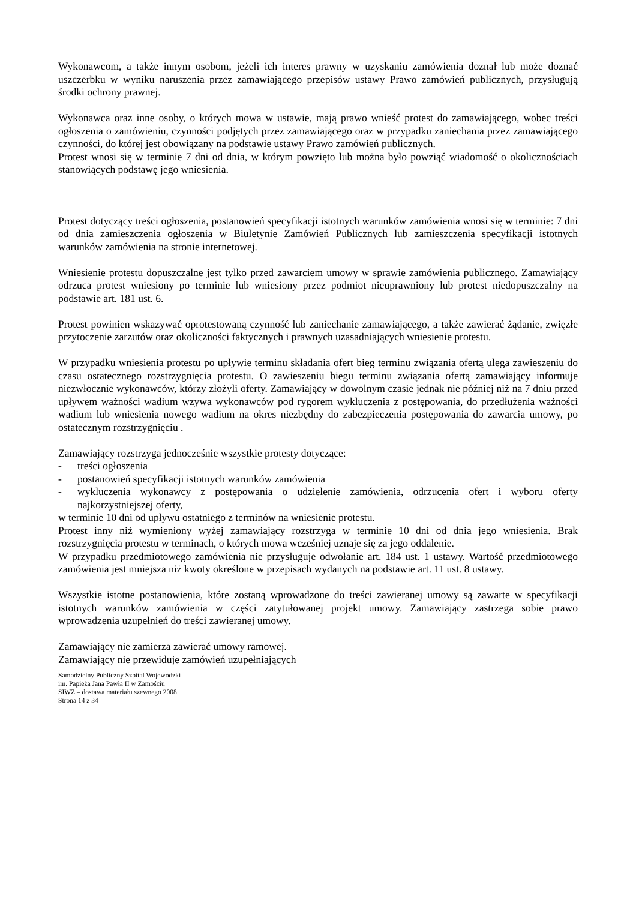Wykonawcom, a także innym osobom, jeżeli ich interes prawny w uzyskaniu zamówienia doznał lub może doznać uszczerbku w wyniku naruszenia przez zamawiającego przepisów ustawy Prawo zamówień publicznych, przysługują środki ochrony prawnej.
Wykonawca oraz inne osoby, o których mowa w ustawie, mają prawo wnieść protest do zamawiającego, wobec treści ogłoszenia o zamówieniu, czynności podjętych przez zamawiającego oraz w przypadku zaniechania przez zamawiającego czynności, do której jest obowiązany na podstawie ustawy Prawo zamówień publicznych.
Protest wnosi się w terminie 7 dni od dnia, w którym powzięto lub można było powziąć wiadomość o okolicznościach stanowiących podstawę jego wniesienia.
Protest dotyczący treści ogłoszenia, postanowień specyfikacji istotnych warunków zamówienia wnosi się w terminie: 7 dni od dnia zamieszczenia ogłoszenia w Biuletynie Zamówień Publicznych lub zamieszczenia specyfikacji istotnych warunków zamówienia na stronie internetowej.
Wniesienie protestu dopuszczalne jest tylko przed zawarciem umowy w sprawie zamówienia publicznego. Zamawiający odrzuca protest wniesiony po terminie lub wniesiony przez podmiot nieuprawniony lub protest niedopuszczalny na podstawie art. 181 ust. 6.
Protest powinien wskazywać oprotestowaną czynność lub zaniechanie zamawiającego, a także zawierać żądanie, zwięzłe przytoczenie zarzutów oraz okoliczności faktycznych i prawnych uzasadniających wniesienie protestu.
W przypadku wniesienia protestu po upływie terminu składania ofert bieg terminu związania ofertą ulega zawieszeniu do czasu ostatecznego rozstrzygnięcia protestu. O zawieszeniu biegu terminu związania ofertą zamawiający informuje niezwłocznie wykonawców, którzy złożyli oferty. Zamawiający w dowolnym czasie jednak nie później niż na 7 dniu przed upływem ważności wadium wzywa wykonawców pod rygorem wykluczenia z postępowania, do przedłużenia ważności wadium lub wniesienia nowego wadium na okres niezbędny do zabezpieczenia postępowania do zawarcia umowy, po ostatecznym rozstrzygnięciu .
Zamawiający rozstrzyga jednocześnie wszystkie protesty dotyczące:
- treści ogłoszenia
- postanowień specyfikacji istotnych warunków zamówienia
- wykluczenia wykonawcy z postępowania o udzielenie zamówienia, odrzucenia ofert i wyboru oferty najkorzystniejszej oferty,
w terminie 10 dni od upływu ostatniego z terminów na wniesienie protestu.
Protest inny niż wymieniony wyżej zamawiający rozstrzyga w terminie 10 dni od dnia jego wniesienia. Brak rozstrzygnięcia protestu w terminach, o których mowa wcześniej uznaje się za jego oddalenie.
W przypadku przedmiotowego zamówienia nie przysługuje odwołanie art. 184 ust. 1 ustawy. Wartość przedmiotowego zamówienia jest mniejsza niż kwoty określone w przepisach wydanych na podstawie art. 11 ust. 8 ustawy.
Wszystkie istotne postanowienia, które zostaną wprowadzone do treści zawieranej umowy są zawarte w specyfikacji istotnych warunków zamówienia w części zatytułowanej projekt umowy. Zamawiający zastrzega sobie prawo wprowadzenia uzupełnień do treści zawieranej umowy.
Zamawiający nie zamierza zawierać umowy ramowej.
Zamawiający nie przewiduje zamówień uzupełniających
Samodzielny Publiczny Szpital Wojewódzki
im. Papieża Jana Pawła II w Zamościu
SIWZ – dostawa materiału szewnego 2008
Strona 14 z 34